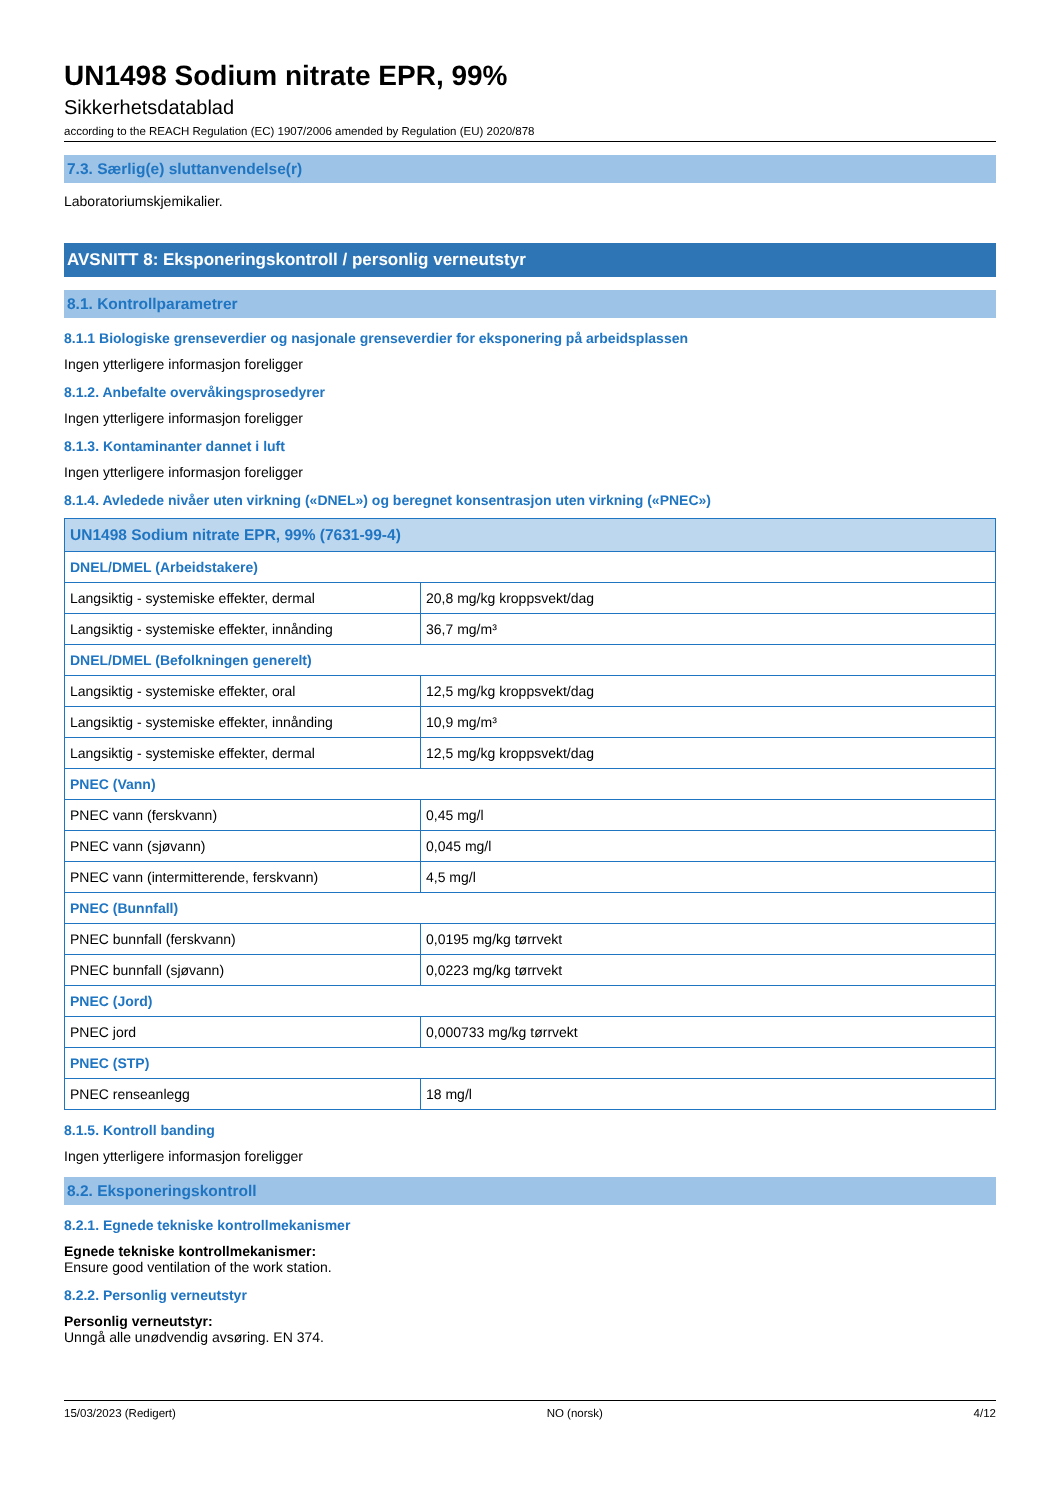UN1498 Sodium nitrate EPR, 99%
Sikkerhetsdatablad
according to the REACH Regulation (EC) 1907/2006 amended by Regulation (EU) 2020/878
7.3. Særlig(e) sluttanvendelse(r)
Laboratoriumskjemikalier.
AVSNITT 8: Eksponeringskontroll / personlig verneutstyr
8.1. Kontrollparametrer
8.1.1 Biologiske grenseverdier og nasjonale grenseverdier for eksponering på arbeidsplassen
Ingen ytterligere informasjon foreligger
8.1.2. Anbefalte overvåkingsprosedyrer
Ingen ytterligere informasjon foreligger
8.1.3. Kontaminanter dannet i luft
Ingen ytterligere informasjon foreligger
8.1.4. Avledede nivåer uten virkning («DNEL») og beregnet konsentrasjon uten virkning («PNEC»)
| UN1498 Sodium nitrate EPR, 99% (7631-99-4) | |
| DNEL/DMEL (Arbeidstakere) | |
| Langsiktig - systemiske effekter, dermal | 20,8 mg/kg kroppsvekt/dag |
| Langsiktig - systemiske effekter, innånding | 36,7 mg/m³ |
| DNEL/DMEL (Befolkningen generelt) | |
| Langsiktig - systemiske effekter, oral | 12,5 mg/kg kroppsvekt/dag |
| Langsiktig - systemiske effekter, innånding | 10,9 mg/m³ |
| Langsiktig - systemiske effekter, dermal | 12,5 mg/kg kroppsvekt/dag |
| PNEC (Vann) | |
| PNEC vann (ferskvann) | 0,45 mg/l |
| PNEC vann (sjøvann) | 0,045 mg/l |
| PNEC vann (intermitterende, ferskvann) | 4,5 mg/l |
| PNEC (Bunnfall) | |
| PNEC bunnfall (ferskvann) | 0,0195 mg/kg tørrvekt |
| PNEC bunnfall (sjøvann) | 0,0223 mg/kg tørrvekt |
| PNEC (Jord) | |
| PNEC jord | 0,000733 mg/kg tørrvekt |
| PNEC (STP) | |
| PNEC renseanlegg | 18 mg/l |
8.1.5. Kontroll banding
Ingen ytterligere informasjon foreligger
8.2. Eksponeringskontroll
8.2.1. Egnede tekniske kontrollmekanismer
Egnede tekniske kontrollmekanismer:
Ensure good ventilation of the work station.
8.2.2. Personlig verneutstyr
Personlig verneutstyr:
Unngå alle unødvendig avsøring. EN 374.
15/03/2023 (Redigert) NO (norsk) 4/12